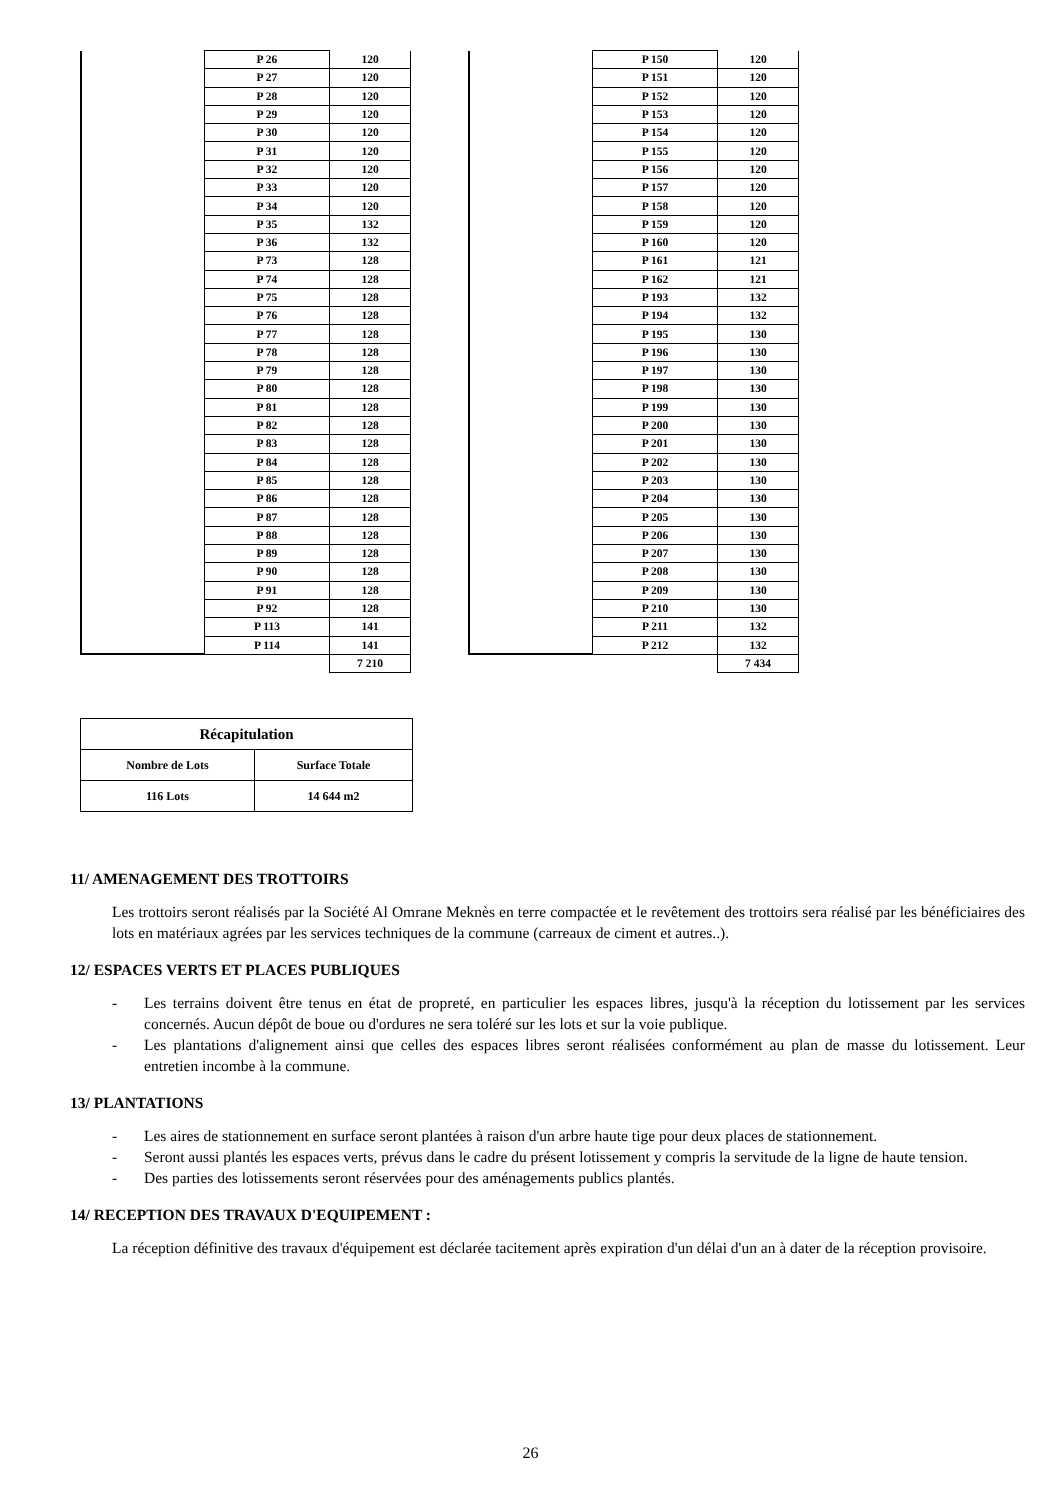| | P 26 | 120 |
| | P 27 | 120 |
| | P 28 | 120 |
| | P 29 | 120 |
| | P 30 | 120 |
| | P 31 | 120 |
| | P 32 | 120 |
| | P 33 | 120 |
| | P 34 | 120 |
| | P 35 | 132 |
| | P 36 | 132 |
| | P 73 | 128 |
| | P 74 | 128 |
| | P 75 | 128 |
| | P 76 | 128 |
| | P 77 | 128 |
| | P 78 | 128 |
| | P 79 | 128 |
| | P 80 | 128 |
| | P 81 | 128 |
| | P 82 | 128 |
| | P 83 | 128 |
| | P 84 | 128 |
| | P 85 | 128 |
| | P 86 | 128 |
| | P 87 | 128 |
| | P 88 | 128 |
| | P 89 | 128 |
| | P 90 | 128 |
| | P 91 | 128 |
| | P 92 | 128 |
| | P 113 | 141 |
| | P 114 | 141 |
| | | 7 210 |
| | P 150 | 120 |
| | P 151 | 120 |
| | P 152 | 120 |
| | P 153 | 120 |
| | P 154 | 120 |
| | P 155 | 120 |
| | P 156 | 120 |
| | P 157 | 120 |
| | P 158 | 120 |
| | P 159 | 120 |
| | P 160 | 120 |
| | P 161 | 121 |
| | P 162 | 121 |
| | P 193 | 132 |
| | P 194 | 132 |
| | P 195 | 130 |
| | P 196 | 130 |
| | P 197 | 130 |
| | P 198 | 130 |
| | P 199 | 130 |
| | P 200 | 130 |
| | P 201 | 130 |
| | P 202 | 130 |
| | P 203 | 130 |
| | P 204 | 130 |
| | P 205 | 130 |
| | P 206 | 130 |
| | P 207 | 130 |
| | P 208 | 130 |
| | P 209 | 130 |
| | P 210 | 130 |
| | P 211 | 132 |
| | P 212 | 132 |
| | | 7 434 |
| Récapitulation | |
| Nombre de Lots | Surface Totale |
| 116 Lots | 14 644 m2 |
11/ AMENAGEMENT DES TROTTOIRS
Les trottoirs seront réalisés par la Société Al Omrane Meknès en terre compactée et le revêtement des trottoirs sera réalisé par les bénéficiaires des lots en matériaux agrées par les services techniques de la commune (carreaux de ciment et autres..).
12/ ESPACES VERTS ET PLACES PUBLIQUES
- Les terrains doivent être tenus en état de propreté, en particulier les espaces libres, jusqu'à la réception du lotissement par les services concernés. Aucun dépôt de boue ou d'ordures ne sera toléré sur les lots et sur la voie publique.
- Les plantations d'alignement ainsi que celles des espaces libres seront réalisées conformément au plan de masse du lotissement. Leur entretien incombe à la commune.
13/ PLANTATIONS
- Les aires de stationnement en surface seront plantées à raison d'un arbre haute tige pour deux places de stationnement.
- Seront aussi plantés les espaces verts, prévus dans le cadre du présent lotissement y compris la servitude de la ligne de haute tension.
- Des parties des lotissements seront réservées pour des aménagements publics plantés.
14/ RECEPTION DES TRAVAUX D'EQUIPEMENT :
La réception définitive des travaux d'équipement est déclarée tacitement après expiration d'un délai d'un an à dater de la réception provisoire.
26